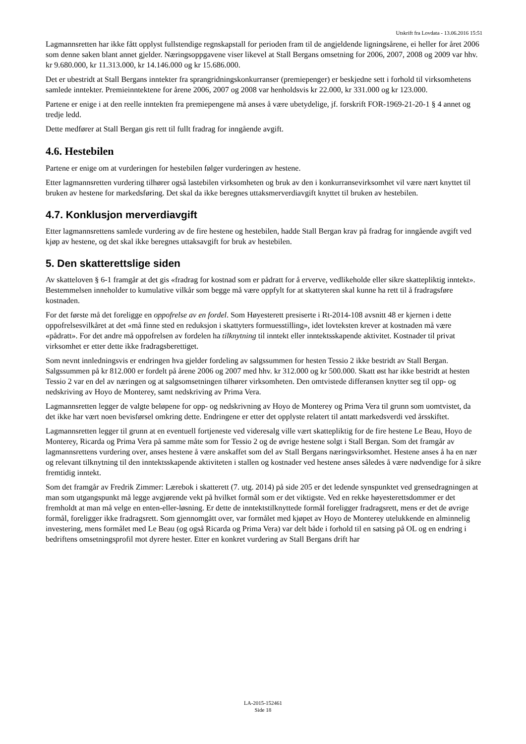Utskrift fra Lovdata - 13.06.2016 15:51
Lagmannsretten har ikke fått opplyst fullstendige regnskapstall for perioden fram til de angjeldende ligningsårene, ei heller for året 2006 som denne saken blant annet gjelder. Næringsoppgavene viser likevel at Stall Bergans omsetning for 2006, 2007, 2008 og 2009 var hhv. kr 9.680.000, kr 11.313.000, kr 14.146.000 og kr 15.686.000.
Det er ubestridt at Stall Bergans inntekter fra sprangridningskonkurranser (premiepenger) er beskjedne sett i forhold til virksomhetens samlede inntekter. Premieinntektene for årene 2006, 2007 og 2008 var henholdsvis kr 22.000, kr 331.000 og kr 123.000.
Partene er enige i at den reelle inntekten fra premiepengene må anses å være ubetydelige, jf. forskrift FOR-1969-21-20-1 § 4 annet og tredje ledd.
Dette medfører at Stall Bergan gis rett til fullt fradrag for inngående avgift.
4.6. Hestebilen
Partene er enige om at vurderingen for hestebilen følger vurderingen av hestene.
Etter lagmannsretten vurdering tilhører også lastebilen virksomheten og bruk av den i konkurransevirksomhet vil være nært knyttet til bruken av hestene for markedsføring. Det skal da ikke beregnes uttaksmerverdiavgift knyttet til bruken av hestebilen.
4.7. Konklusjon merverdiavgift
Etter lagmannsrettens samlede vurdering av de fire hestene og hestebilen, hadde Stall Bergan krav på fradrag for inngående avgift ved kjøp av hestene, og det skal ikke beregnes uttaksavgift for bruk av hestebilen.
5. Den skatterettslige siden
Av skatteloven § 6-1 framgår at det gis «fradrag for kostnad som er pådratt for å erverve, vedlikeholde eller sikre skattepliktig inntekt». Bestemmelsen inneholder to kumulative vilkår som begge må være oppfylt for at skattyteren skal kunne ha rett til å fradragsføre kostnaden.
For det første må det foreligge en oppofrelse av en fordel. Som Høyesterett presiserte i Rt-2014-108 avsnitt 48 er kjernen i dette oppofrelsesvilkåret at det «må finne sted en reduksjon i skattyters formuesstilling», idet lovteksten krever at kostnaden må være «pådratt». For det andre må oppofrelsen av fordelen ha tilknytning til inntekt eller inntektsskapende aktivitet. Kostnader til privat virksomhet er etter dette ikke fradragsberettiget.
Som nevnt innledningsvis er endringen hva gjelder fordeling av salgssummen for hesten Tessio 2 ikke bestridt av Stall Bergan. Salgssummen på kr 812.000 er fordelt på årene 2006 og 2007 med hhv. kr 312.000 og kr 500.000. Skatt øst har ikke bestridt at hesten Tessio 2 var en del av næringen og at salgsomsetningen tilhører virksomheten. Den omtvistede differansen knytter seg til opp- og nedskriving av Hoyo de Monterey, samt nedskriving av Prima Vera.
Lagmannsretten legger de valgte beløpene for opp- og nedskrivning av Hoyo de Monterey og Prima Vera til grunn som uomtvistet, da det ikke har vært noen bevisførsel omkring dette. Endringene er etter det opplyste relatert til antatt markedsverdi ved årsskiftet.
Lagmannsretten legger til grunn at en eventuell fortjeneste ved videresalg ville vært skattepliktig for de fire hestene Le Beau, Hoyo de Monterey, Ricarda og Prima Vera på samme måte som for Tessio 2 og de øvrige hestene solgt i Stall Bergan. Som det framgår av lagmannsrettens vurdering over, anses hestene å være anskaffet som del av Stall Bergans næringsvirksomhet. Hestene anses å ha en nær og relevant tilknytning til den inntektsskapende aktiviteten i stallen og kostnader ved hestene anses således å være nødvendige for å sikre fremtidig inntekt.
Som det framgår av Fredrik Zimmer: Lærebok i skatterett (7. utg. 2014) på side 205 er det ledende synspunktet ved grensedragningen at man som utgangspunkt må legge avgjørende vekt på hvilket formål som er det viktigste. Ved en rekke høyesterettsdommer er det fremholdt at man må velge en enten-eller-løsning. Er dette de inntektstilknyttede formål foreligger fradragsrett, mens er det de øvrige formål, foreligger ikke fradragsrett. Som gjennomgått over, var formålet med kjøpet av Hoyo de Monterey utelukkende en alminnelig investering, mens formålet med Le Beau (og også Ricarda og Prima Vera) var delt både i forhold til en satsing på OL og en endring i bedriftens omsetningsprofil mot dyrere hester. Etter en konkret vurdering av Stall Bergans drift har
LA-2015-152461
Side 18